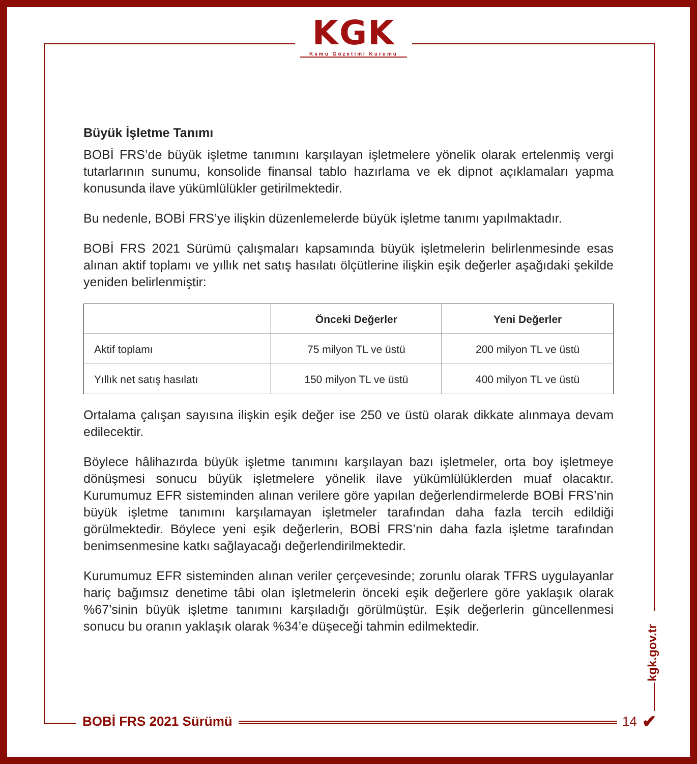KGK
Kamu Gözetimi Kurumu
Büyük İşletme Tanımı
BOBİ FRS’de büyük işletme tanımını karşılayan işletmelere yönelik olarak ertelenmiş vergi tutarlarının sunumu, konsolide finansal tablo hazırlama ve ek dipnot açıklamaları yapma konusunda ilave yükümlülükler getirilmektedir.
Bu nedenle, BOBİ FRS’ye ilişkin düzenlemelerde büyük işletme tanımı yapılmaktadır.
BOBİ FRS 2021 Sürümü çalışmaları kapsamında büyük işletmelerin belirlenmesinde esas alınan aktif toplamı ve yıllık net satış hasılatı ölçütlerine ilişkin eşik değerler aşağıdaki şekilde yeniden belirlenmiştir:
| | Önceki Değerler | Yeni Değerler |
| --- | --- | --- |
| Aktif toplamı | 75 milyon TL ve üstü | 200 milyon TL ve üstü |
| Yıllık net satış hasılatı | 150 milyon TL ve üstü | 400 milyon TL ve üstü |
Ortalama çalışan sayısına ilişkin eşik değer ise 250 ve üstü olarak dikkate alınmaya devam edilecektir.
Böylece hâlihazırda büyük işletme tanımını karşılayan bazı işletmeler, orta boy işletmeye dönüşmesi sonucu büyük işletmelere yönelik ilave yükümlülüklerden muaf olacaktır. Kurumumuz EFR sisteminden alınan verilere göre yapılan değerlendirmelerde BOBİ FRS’nin büyük işletme tanımını karşılamayan işletmeler tarafından daha fazla tercih edildiği görülmektedir. Böylece yeni eşik değerlerin, BOBİ FRS’nin daha fazla işletme tarafından benimsenmesine katkı sağlayacağı değerlendirilmektedir.
Kurumumuz EFR sisteminden alınan veriler çerçevesinde; zorunlu olarak TFRS uygulayanlar hariç bağımsız denetime tâbi olan işletmelerin önceki eşik değerlere göre yaklaşık olarak %67’sinin büyük işletme tanımını karşıladığı görülmüştür. Eşik değerlerin güncellenmesi sonucu bu oranın yaklaşık olarak %34’e düşeceği tahmin edilmektedir.
kgk.gov.tr
BOBİ FRS 2021 Sürümü 14 ✔